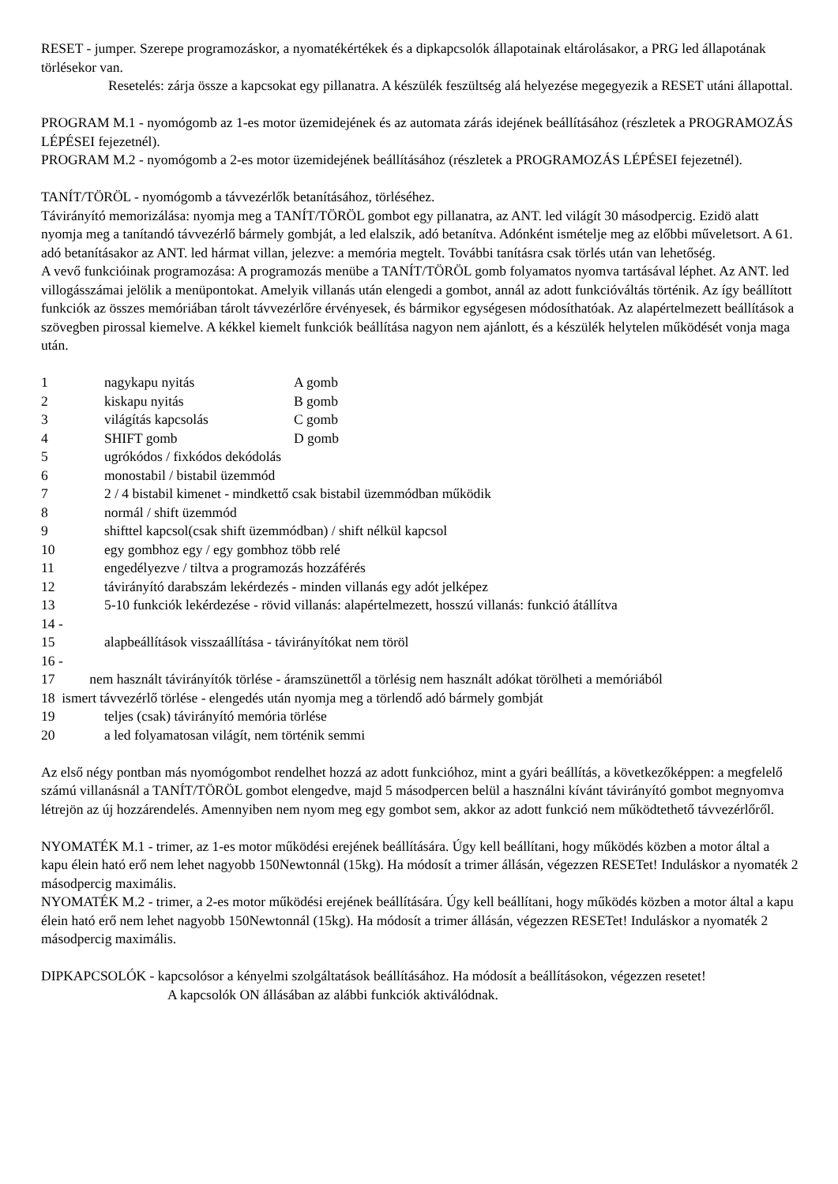RESET - jumper. Szerepe programozáskor, a nyomatékértékek és a dipkapcsolók állapotainak eltárolásakor, a PRG led állapotának törlésekor van.
Resetelés: zárja össze a kapcsokat egy pillanatra. A készülék feszültség alá helyezése megegyezik a RESET utáni állapottal.
PROGRAM M.1 - nyomógomb az 1-es motor üzemidejének és az automata zárás idejének beállításához (részletek a PROGRAMOZÁS LÉPÉSEI fejezetnél).
PROGRAM M.2 - nyomógomb a 2-es motor üzemidejének beállításához (részletek a PROGRAMOZÁS LÉPÉSEI fejezetnél).
TANÍT/TÖRÖL - nyomógomb a távvezérlők betanításához, törléséhez.
Távirányító memorizálása: nyomja meg a TANÍT/TÖRÖL gombot egy pillanatra, az ANT. led világít 30 másodpercig. Ezidö alatt nyomja meg a tanítandó távvezérlő bármely gombját, a led elalszik, adó betanítva. Adónként ismételje meg az előbbi műveletsort. A 61. adó betanításakor az ANT. led hármat villan, jelezve: a memória megtelt. További tanításra csak törlés után van lehetőség.
A vevő funkcióinak programozása: A programozás menübe a TANÍT/TÖRÖL gomb folyamatos nyomva tartásával léphet. Az ANT. led villogásszámai jelölik a menüpontokat. Amelyik villanás után elengedi a gombot, annál az adott funkcióváltás történik. Az így beállított funkciók az összes memóriában tárolt távvezérlőre érvényesek, és bármikor egységesen módosíthatóak. Az alapértelmezett beállítások a szövegben pirossal kiemelve. A kékkel kiemelt funkciók beállítása nagyon nem ajánlott, és a készülék helytelen működését vonja maga után.
1 nagykapu nyitás A gomb
2 kiskapu nyitás B gomb
3 világítás kapcsolás C gomb
4 SHIFT gomb D gomb
5 ugrókódos / fixkódos dekódolás
6 monostabil / bistabil üzemmód
7 2 / 4 bistabil kimenet - mindkettő csak bistabil üzemmódban működik
8 normál / shift üzemmód
9 shifttel kapcsol(csak shift üzemmódban) / shift nélkül kapcsol
10 egy gombhoz egy / egy gombhoz több relé
11 engedélyezve / tiltva a programozás hozzáférés
12 távirányító darabszám lekérdezés - minden villanás egy adót jelképez
13 5-10 funkciók lekérdezése - rövid villanás: alapértelmezett, hosszú villanás: funkció átállítva
14 -
15 alapbeállítások visszaállítása - távirányítókat nem töröl
16 -
17 nem használt távirányítók törlése - áramszünettől a törlésig nem használt adókat törölheti a memóriából
18 ismert távvezérlő törlése - elengedés után nyomja meg a törlendő adó bármely gombját
19 teljes (csak) távirányító memória törlése
20 a led folyamatosan világít, nem történik semmi
Az első négy pontban más nyomógombot rendelhet hozzá az adott funkcióhoz, mint a gyári beállítás, a következőképpen: a megfelelő számú villanásnál a TANÍT/TÖRÖL gombot elengedve, majd 5 másodpercen belül a használni kívánt távirányító gombot megnyomva létrejön az új hozzárendelés. Amennyiben nem nyom meg egy gombot sem, akkor az adott funkció nem működtethető távvezérlőről.
NYOMATÉK M.1 - trimer, az 1-es motor működési erejének beállítására. Úgy kell beállítani, hogy működés közben a motor által a kapu élein ható erő nem lehet nagyobb 150Newtonnál (15kg). Ha módosít a trimer állásán, végezzen RESETet! Induláskor a nyomaték 2 másodpercig maximális.
NYOMATÉK M.2 - trimer, a 2-es motor működési erejének beállítására. Úgy kell beállítani, hogy működés közben a motor által a kapu élein ható erő nem lehet nagyobb 150Newtonnál (15kg). Ha módosít a trimer állásán, végezzen RESETet! Induláskor a nyomaték 2 másodpercig maximális.
DIPKAPCSOLÓK - kapcsolósor a kényelmi szolgáltatások beállításához. Ha módosít a beállításokon, végezzen resetet!
A kapcsolók ON állásában az alábbi funkciók aktiválódnak.